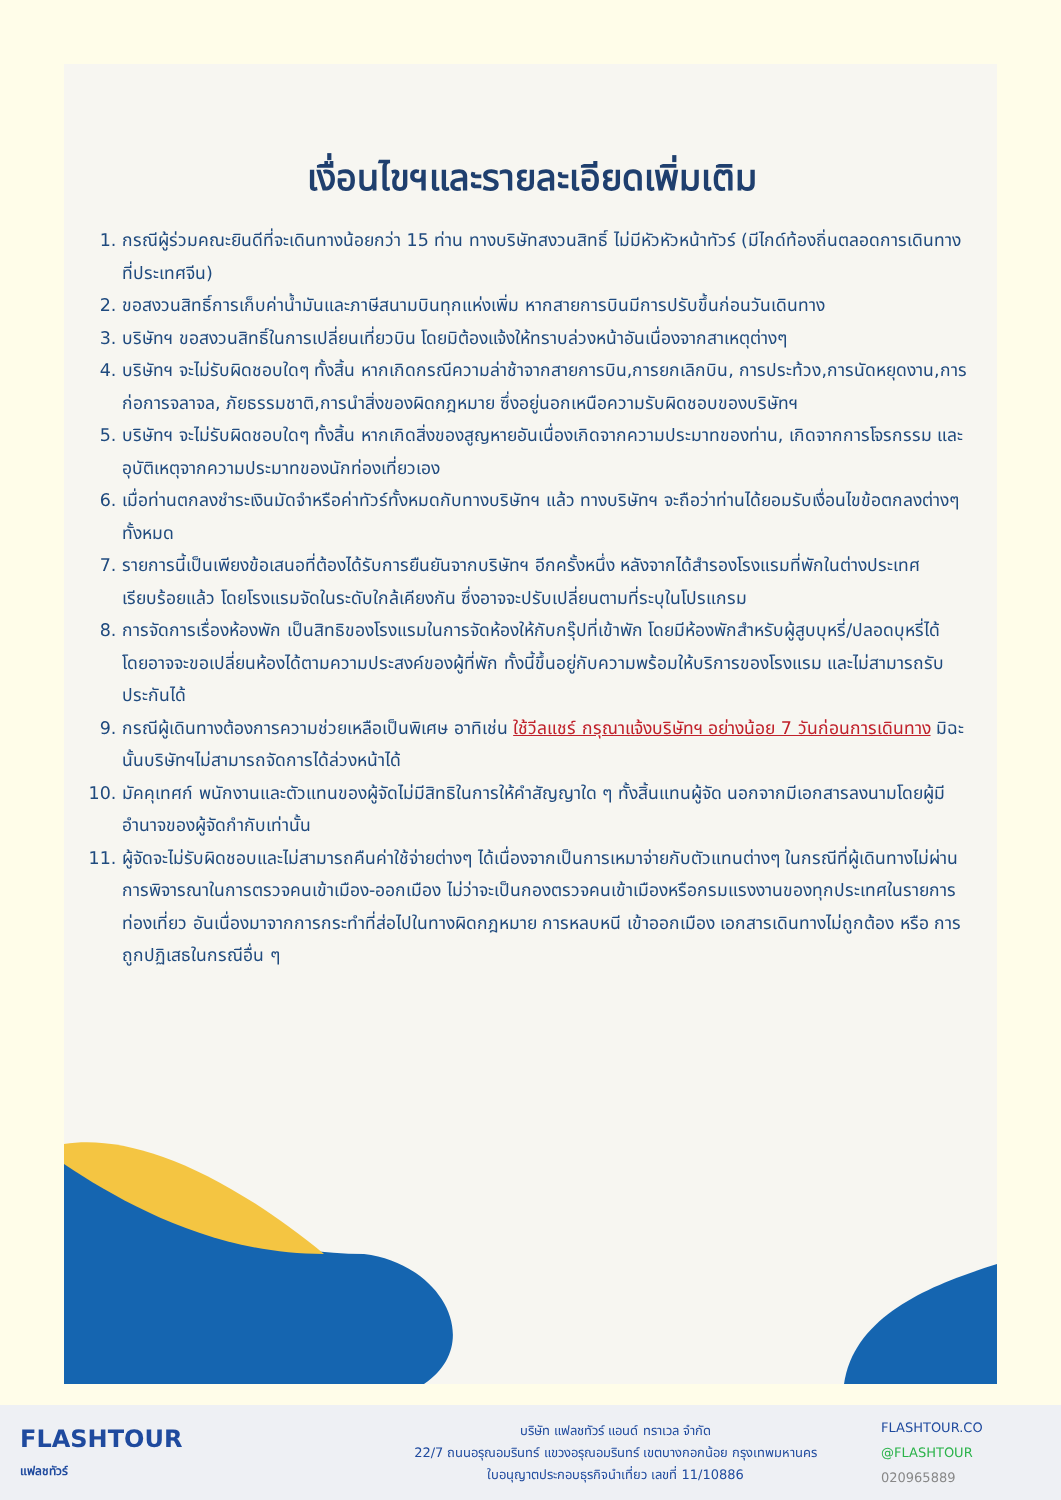เงื่อนไขฯและรายละเอียดเพิ่มเติม
1. กรณีผู้ร่วมคณะยินดีที่จะเดินทางน้อยกว่า 15 ท่าน ทางบริษัทสงวนสิทธิ์ ไม่มีหัวหัวหน้าทัวร์ (มีไกด์ท้องถิ่นตลอดการเดินทางที่ประเทศจีน)
2. ขอสงวนสิทธิ์การเก็บค่าน้ำมันและภาษีสนามบินทุกแห่งเพิ่ม หากสายการบินมีการปรับขึ้นก่อนวันเดินทาง
3. บริษัทฯ ขอสงวนสิทธิ์ในการเปลี่ยนเที่ยวบิน โดยมิต้องแจ้งให้ทราบล่วงหน้าอันเนื่องจากสาเหตุต่างๆ
4. บริษัทฯ จะไม่รับผิดชอบใดๆ ทั้งสิ้น หากเกิดกรณีความล่าช้าจากสายการบิน,การยกเลิกบิน, การประท้วง,การนัดหยุดงาน,การก่อการจลาจล, ภัยธรรมชาติ,การนำสิ่งของผิดกฎหมาย ซึ่งอยู่นอกเหนือความรับผิดชอบของบริษัทฯ
5. บริษัทฯ จะไม่รับผิดชอบใดๆ ทั้งสิ้น หากเกิดสิ่งของสูญหายอันเนื่องเกิดจากความประมาทของท่าน, เกิดจากการโจรกรรม และ อุบัติเหตุจากความประมาทของนักท่องเที่ยวเอง
6. เมื่อท่านตกลงชำระเงินมัดจำหรือค่าทัวร์ทั้งหมดกับทางบริษัทฯ แล้ว ทางบริษัทฯ จะถือว่าท่านได้ยอมรับเงื่อนไขข้อตกลงต่างๆ ทั้งหมด
7. รายการนี้เป็นเพียงข้อเสนอที่ต้องได้รับการยืนยันจากบริษัทฯ อีกครั้งหนึ่ง หลังจากได้สำรองโรงแรมที่พักในต่างประเทศเรียบร้อยแล้ว โดยโรงแรมจัดในระดับใกล้เคียงกัน ซึ่งอาจจะปรับเปลี่ยนตามที่ระบุในโปรแกรม
8. การจัดการเรื่องห้องพัก เป็นสิทธิของโรงแรมในการจัดห้องให้กับกรุ๊ปที่เข้าพัก โดยมีห้องพักสำหรับผู้สูบบุหรี่/ปลอดบุหรี่ได้ โดยอาจจะขอเปลี่ยนห้องได้ตามความประสงค์ของผู้ที่พัก ทั้งนี้ขึ้นอยู่กับความพร้อมให้บริการของโรงแรม และไม่สามารถรับประกันได้
9. กรณีผู้เดินทางต้องการความช่วยเหลือเป็นพิเศษ อาทิเช่น ใช้วีลแชร์ กรุณาแจ้งบริษัทฯ อย่างน้อย 7 วันก่อนการเดินทาง มิฉะนั้นบริษัทฯไม่สามารถจัดการได้ล่วงหน้าได้
10. มัคคุเทศก์ พนักงานและตัวแทนของผู้จัดไม่มีสิทธิในการให้คำสัญญาใด ๆ ทั้งสิ้นแทนผู้จัด นอกจากมีเอกสารลงนามโดยผู้มีอำนาจของผู้จัดกำกับเท่านั้น
11. ผู้จัดจะไม่รับผิดชอบและไม่สามารถคืนค่าใช้จ่ายต่างๆ ได้เนื่องจากเป็นการเหมาจ่ายกับตัวแทนต่างๆ ในกรณีที่ผู้เดินทางไม่ผ่านการพิจารณาในการตรวจคนเข้าเมือง-ออกเมือง ไม่ว่าจะเป็นกองตรวจคนเข้าเมืองหรือกรมแรงงานของทุกประเทศในรายการท่องเที่ยว อันเนื่องมาจากการกระทำที่ส่อไปในทางผิดกฎหมาย การหลบหนี เข้าออกเมือง เอกสารเดินทางไม่ถูกต้อง หรือ การถูกปฏิเสธในกรณีอื่น ๆ
FLASHTOUR
แฟลชทัวร์
บริษัท แฟลชทัวร์ แอนด์ ทราเวล จำกัด
22/7 ถนนอรุณอมรินทร์ แขวงอรุณอมรินทร์ เขตบางกอกน้อย กรุงเทพมหานคร
ใบอนุญาตประกอบธุรกิจนำเที่ยว เลขที่ 11/10886
FLASHTOUR.CO
@FLASHTOUR
020965889